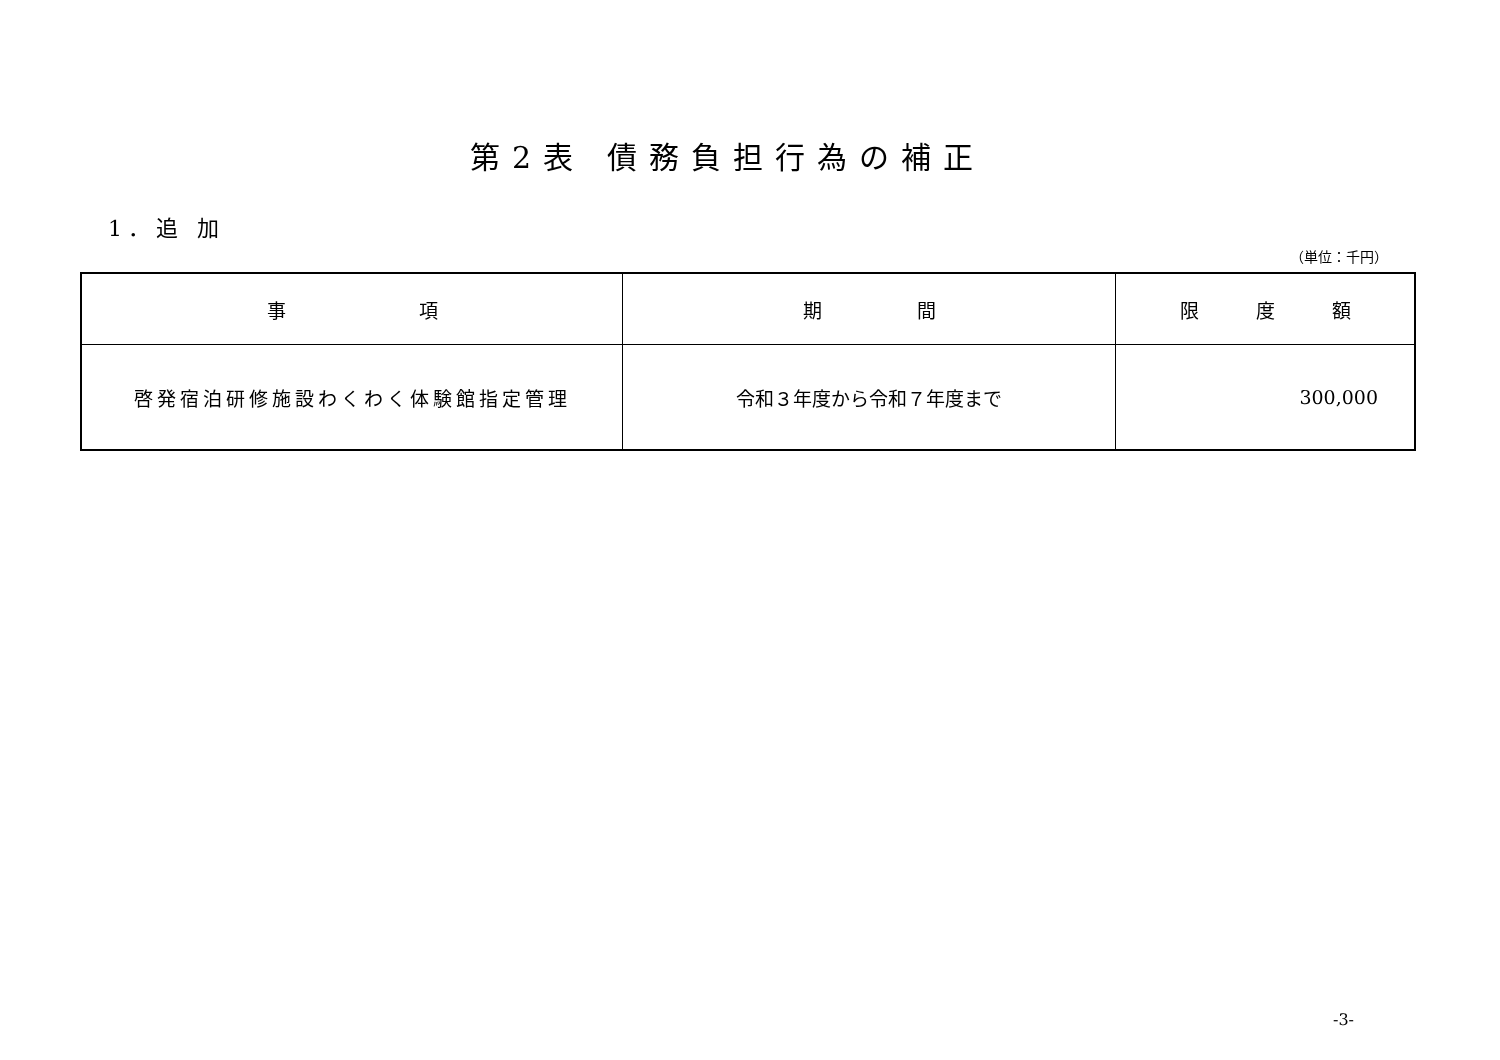第2表 債務負担行為の補正
1．追 加
（単位：千円）
| 事 項 | 期 間 | 限 度 額 |
| --- | --- | --- |
| 啓発宿泊研修施設わくわく体験館指定管理 | 令和３年度から令和７年度まで | 300,000 |
-3-